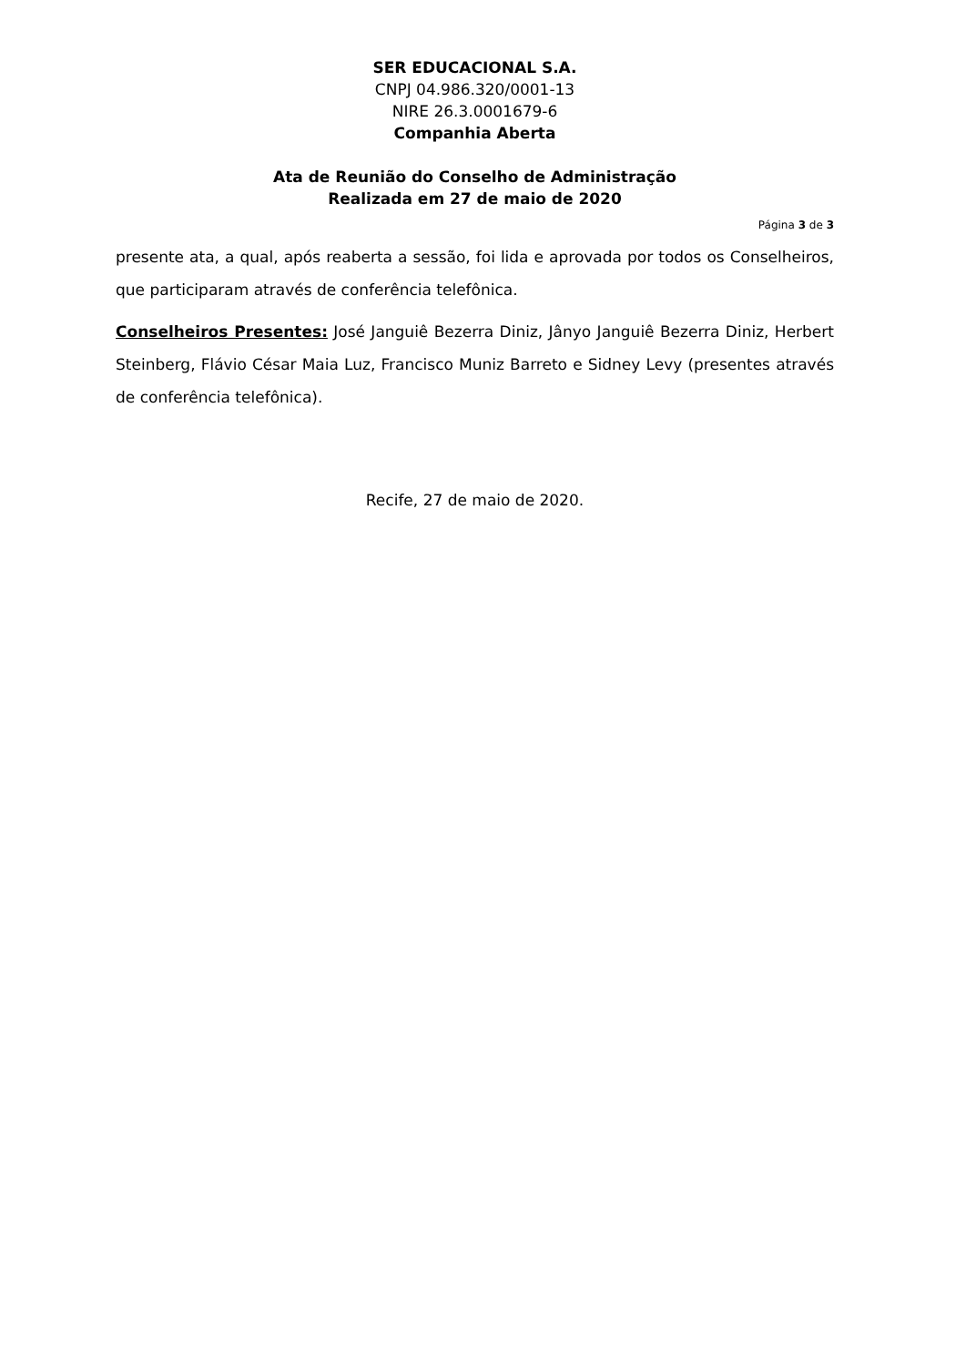SER EDUCACIONAL S.A.
CNPJ 04.986.320/0001-13
NIRE 26.3.0001679-6
Companhia Aberta
Ata de Reunião do Conselho de Administração
Realizada em 27 de maio de 2020
Página 3 de 3
presente ata, a qual, após reaberta a sessão, foi lida e aprovada por todos os Conselheiros, que participaram através de conferência telefônica.
Conselheiros Presentes: José Janguiê Bezerra Diniz, Jânyo Janguiê Bezerra Diniz, Herbert Steinberg, Flávio César Maia Luz, Francisco Muniz Barreto e Sidney Levy (presentes através de conferência telefônica).
Recife, 27 de maio de 2020.